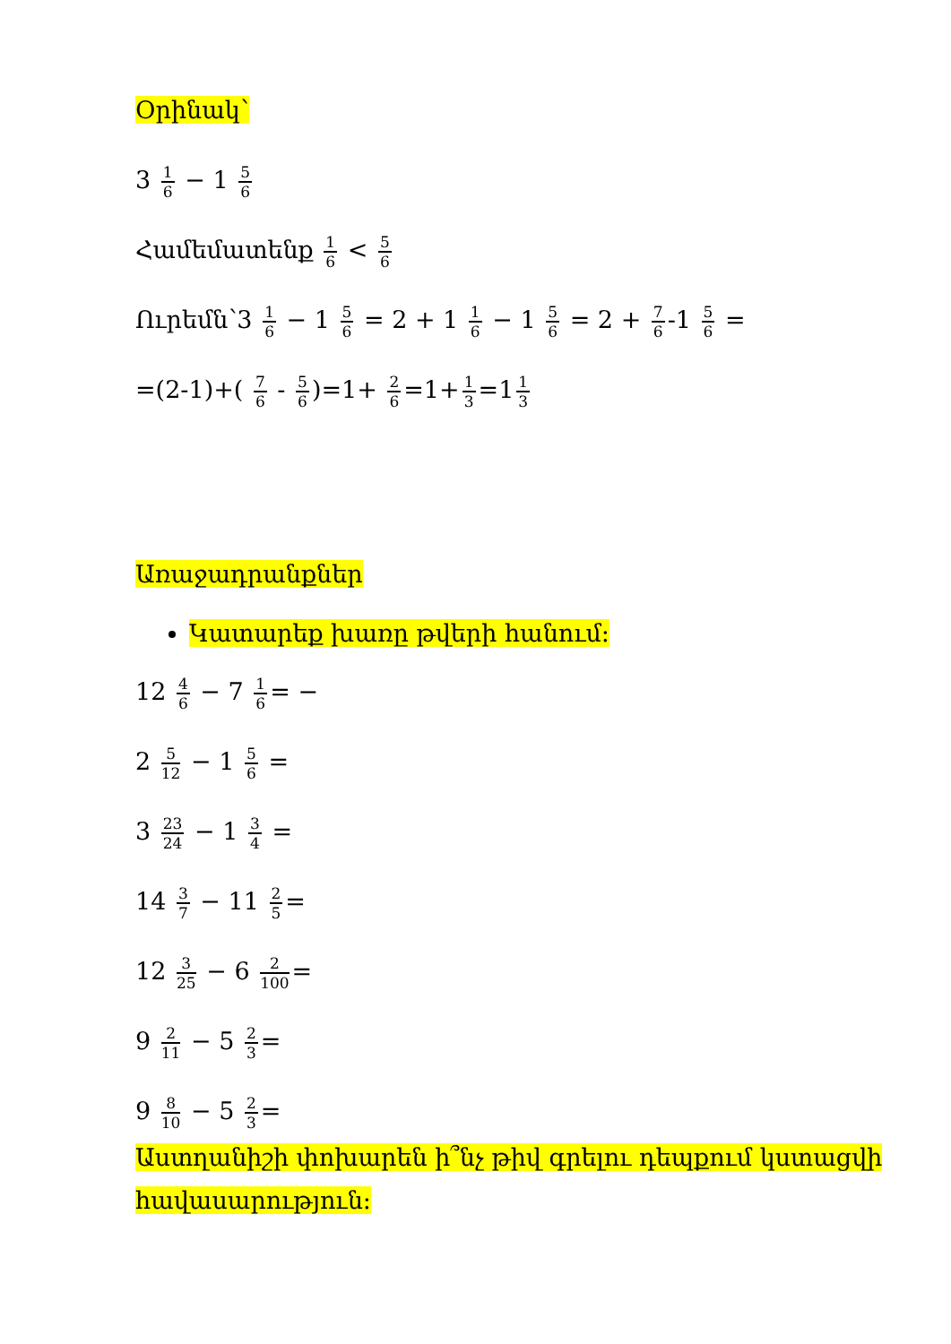Օրինակ՝
3 1 6 − 1 5 6
Համեմատենք 1 6 < 5 6
Ուրեմն՝3 1 6 − 1 5 6 = 2 + 1 1 6 − 1 5 6 = 2 + 7 6 -1 5 6 =
=(2-1)+( 7 6 - 5 6)=1+ 2 6 =1+ 1 3 =1 1 3
Առաջադրանքներ
Կատարեք խառը թվերի հանում:
12 4 6 − 7 1 6 = −
2 5 12 − 1 5 6 =
3 23 24 − 1 3 4 =
14 3 7 − 11 2 5 =
12 3 25 − 6 2 100 =
9 2 11 − 5 2 3 =
9 8 10 − 5 2 3 =
Աստղանիշի փոխարեն ի՞նչ թիվ գրելու դեպքում կստացվի հավասարություն: